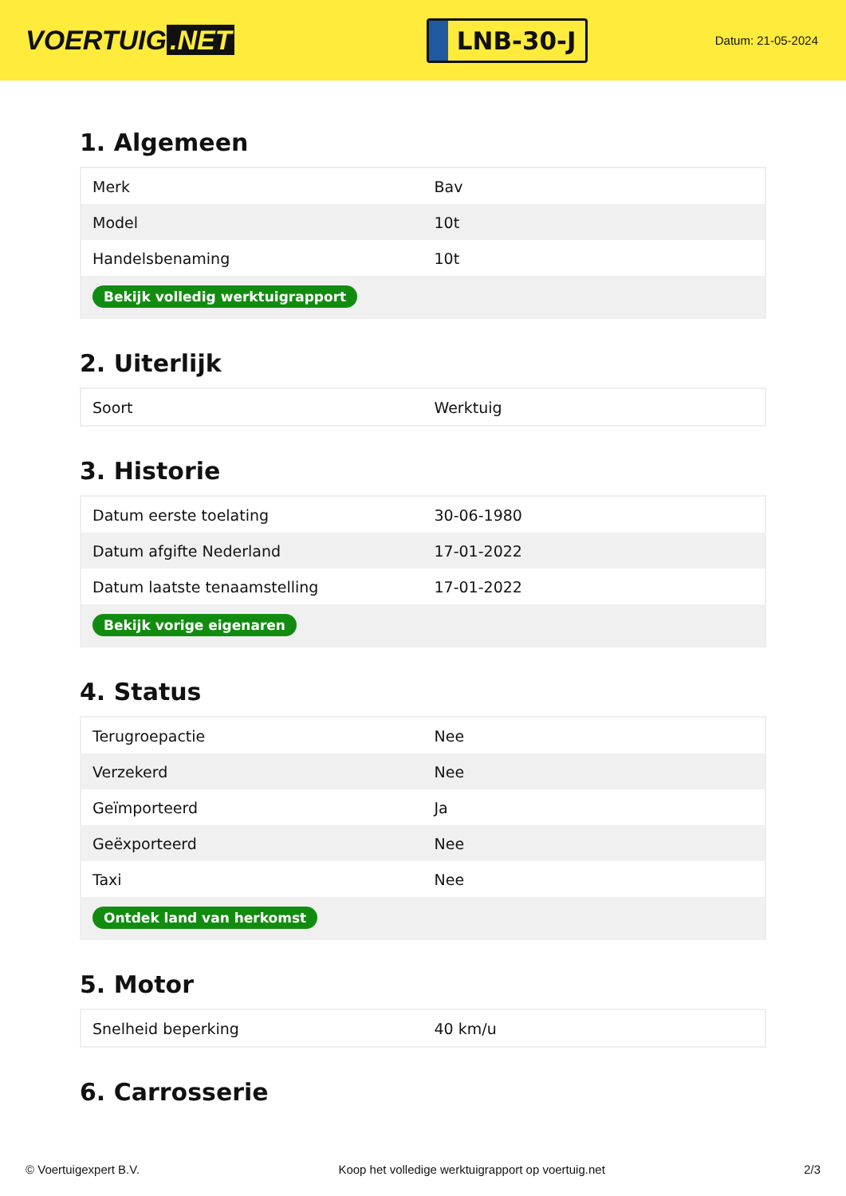VOERTUIG.NET
LNB-30-J
Datum: 21-05-2024
1. Algemeen
| Merk | Bav |
| Model | 10t |
| Handelsbenaming | 10t |
| Bekijk volledig werktuigrapport | |
2. Uiterlijk
| Soort | Werktuig |
3. Historie
| Datum eerste toelating | 30-06-1980 |
| Datum afgifte Nederland | 17-01-2022 |
| Datum laatste tenaamstelling | 17-01-2022 |
| Bekijk vorige eigenaren | |
4. Status
| Terugroepactie | Nee |
| Verzekerd | Nee |
| Geïmporteerd | Ja |
| Geëxporteerd | Nee |
| Taxi | Nee |
| Ontdek land van herkomst | |
5. Motor
| Snelheid beperking | 40 km/u |
6. Carrosserie
© Voertuigexpert B.V. Koop het volledige werktuigrapport op voertuig.net 2/3